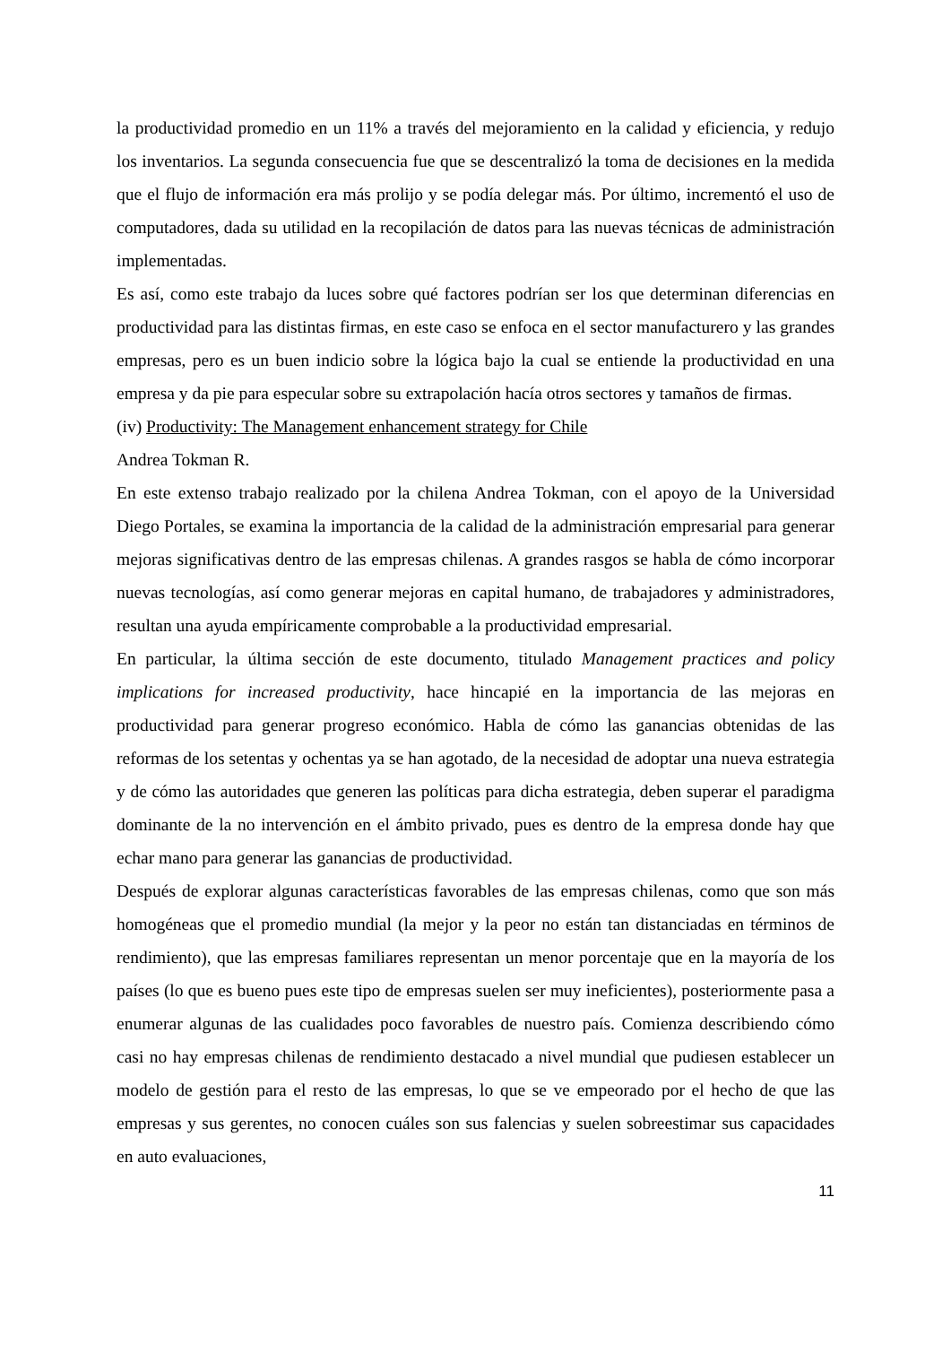la productividad promedio en un 11% a través del mejoramiento en la calidad y eficiencia, y redujo los inventarios. La segunda consecuencia fue que se descentralizó la toma de decisiones en la medida que el flujo de información era más prolijo y se podía delegar más. Por último, incrementó el uso de computadores, dada su utilidad en la recopilación de datos para las nuevas técnicas de administración implementadas.
Es así, como este trabajo da luces sobre qué factores podrían ser los que determinan diferencias en productividad para las distintas firmas, en este caso se enfoca en el sector manufacturero y las grandes empresas, pero es un buen indicio sobre la lógica bajo la cual se entiende la productividad en una empresa y da pie para especular sobre su extrapolación hacía otros sectores y tamaños de firmas.
(iv) Productivity: The Management enhancement strategy for Chile
Andrea Tokman R.
En este extenso trabajo realizado por la chilena Andrea Tokman, con el apoyo de la Universidad Diego Portales, se examina la importancia de la calidad de la administración empresarial para generar mejoras significativas dentro de las empresas chilenas. A grandes rasgos se habla de cómo incorporar nuevas tecnologías, así como generar mejoras en capital humano, de trabajadores y administradores, resultan una ayuda empíricamente comprobable a la productividad empresarial.
En particular, la última sección de este documento, titulado Management practices and policy implications for increased productivity, hace hincapié en la importancia de las mejoras en productividad para generar progreso económico. Habla de cómo las ganancias obtenidas de las reformas de los setentas y ochentas ya se han agotado, de la necesidad de adoptar una nueva estrategia y de cómo las autoridades que generen las políticas para dicha estrategia, deben superar el paradigma dominante de la no intervención en el ámbito privado, pues es dentro de la empresa donde hay que echar mano para generar las ganancias de productividad.
Después de explorar algunas características favorables de las empresas chilenas, como que son más homogéneas que el promedio mundial (la mejor y la peor no están tan distanciadas en términos de rendimiento), que las empresas familiares representan un menor porcentaje que en la mayoría de los países (lo que es bueno pues este tipo de empresas suelen ser muy ineficientes), posteriormente pasa a enumerar algunas de las cualidades poco favorables de nuestro país. Comienza describiendo cómo casi no hay empresas chilenas de rendimiento destacado a nivel mundial que pudiesen establecer un modelo de gestión para el resto de las empresas, lo que se ve empeorado por el hecho de que las empresas y sus gerentes, no conocen cuáles son sus falencias y suelen sobreestimar sus capacidades en auto evaluaciones,
11